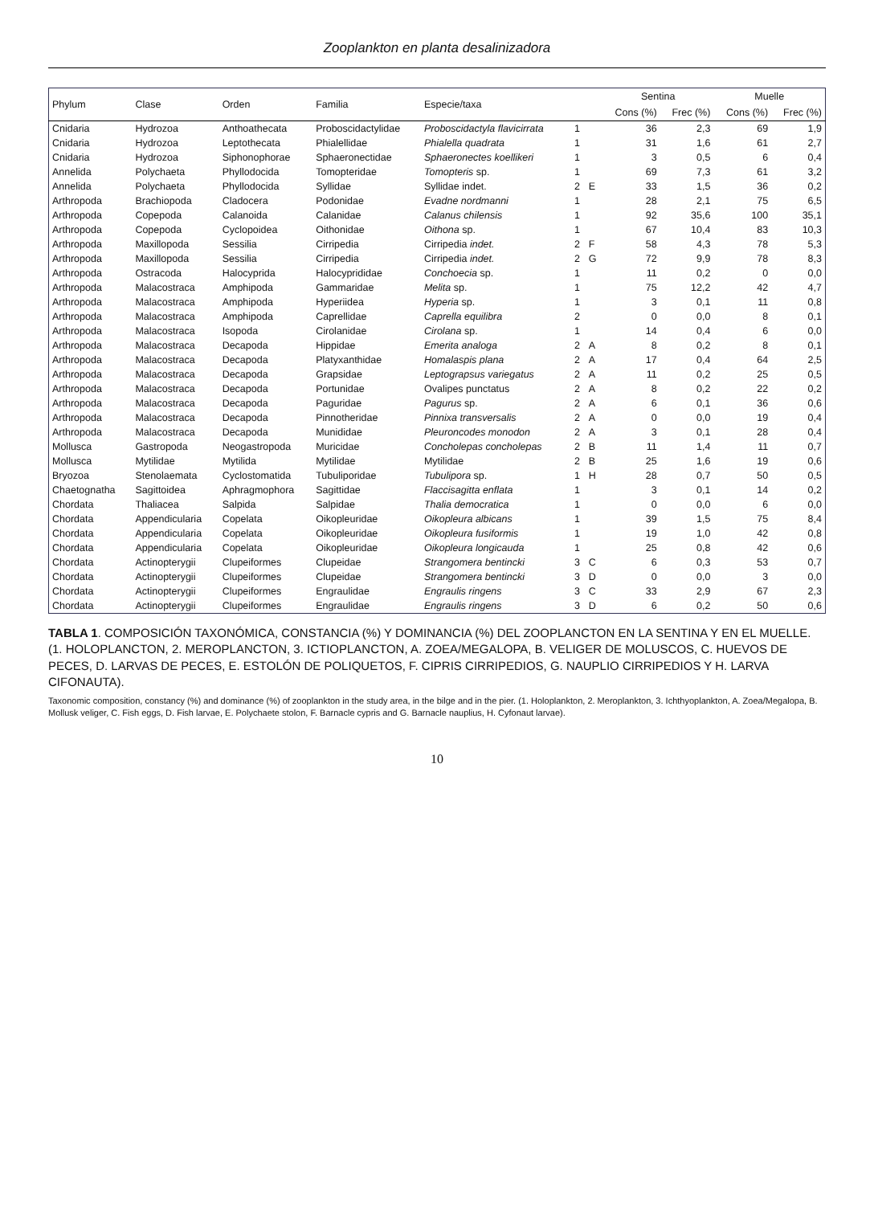Zooplankton en planta desalinizadora
| Phylum | Clase | Orden | Familia | Especie/taxa | | | Sentina | | Muelle | |
| --- | --- | --- | --- | --- | --- | --- | --- | --- | --- | --- |
| | | | | | | | Cons (%) | Frec (%) | Cons (%) | Frec (%) |
| Cnidaria | Hydrozoa | Anthoathecata | Proboscidactylidae | Proboscidactyla flavicirrata | 1 | | 36 | 2,3 | 69 | 1,9 |
| Cnidaria | Hydrozoa | Leptothecata | Phialellidae | Phialella quadrata | 1 | | 31 | 1,6 | 61 | 2,7 |
| Cnidaria | Hydrozoa | Siphonophorae | Sphaeronectidae | Sphaeronectes koellikeri | 1 | | 3 | 0,5 | 6 | 0,4 |
| Annelida | Polychaeta | Phyllodocida | Tomopteridae | Tomopteris sp. | 1 | | 69 | 7,3 | 61 | 3,2 |
| Annelida | Polychaeta | Phyllodocida | Syllidae | Syllidae indet. | 2 | E | 33 | 1,5 | 36 | 0,2 |
| Arthropoda | Brachiopoda | Cladocera | Podonidae | Evadne nordmanni | 1 | | 28 | 2,1 | 75 | 6,5 |
| Arthropoda | Copepoda | Calanoida | Calanidae | Calanus chilensis | 1 | | 92 | 35,6 | 100 | 35,1 |
| Arthropoda | Copepoda | Cyclopoidea | Oithonidae | Oithona sp. | 1 | | 67 | 10,4 | 83 | 10,3 |
| Arthropoda | Maxillopoda | Sessilia | Cirripedia | Cirripedia indet. | 2 | F | 58 | 4,3 | 78 | 5,3 |
| Arthropoda | Maxillopoda | Sessilia | Cirripedia | Cirripedia indet. | 2 | G | 72 | 9,9 | 78 | 8,3 |
| Arthropoda | Ostracoda | Halocyprida | Halocyprididae | Conchoecia sp. | 1 | | 11 | 0,2 | 0 | 0,0 |
| Arthropoda | Malacostraca | Amphipoda | Gammaridae | Melita sp. | 1 | | 75 | 12,2 | 42 | 4,7 |
| Arthropoda | Malacostraca | Amphipoda | Hyperiidea | Hyperia sp. | 1 | | 3 | 0,1 | 11 | 0,8 |
| Arthropoda | Malacostraca | Amphipoda | Caprellidae | Caprella equilibra | 2 | | 0 | 0,0 | 8 | 0,1 |
| Arthropoda | Malacostraca | Isopoda | Cirolanidae | Cirolana sp. | 1 | | 14 | 0,4 | 6 | 0,0 |
| Arthropoda | Malacostraca | Decapoda | Hippidae | Emerita analoga | 2 | A | 8 | 0,2 | 8 | 0,1 |
| Arthropoda | Malacostraca | Decapoda | Platyxanthidae | Homalaspis plana | 2 | A | 17 | 0,4 | 64 | 2,5 |
| Arthropoda | Malacostraca | Decapoda | Grapsidae | Leptograpsus variegatus | 2 | A | 11 | 0,2 | 25 | 0,5 |
| Arthropoda | Malacostraca | Decapoda | Portunidae | Ovalipes punctatus | 2 | A | 8 | 0,2 | 22 | 0,2 |
| Arthropoda | Malacostraca | Decapoda | Paguridae | Pagurus sp. | 2 | A | 6 | 0,1 | 36 | 0,6 |
| Arthropoda | Malacostraca | Decapoda | Pinnotheridae | Pinnixa transversalis | 2 | A | 0 | 0,0 | 19 | 0,4 |
| Arthropoda | Malacostraca | Decapoda | Munididae | Pleuroncodes monodon | 2 | A | 3 | 0,1 | 28 | 0,4 |
| Mollusca | Gastropoda | Neogastropoda | Muricidae | Concholepas concholepas | 2 | B | 11 | 1,4 | 11 | 0,7 |
| Mollusca | Mytilidae | Mytilida | Mytilidae | Mytilidae | 2 | B | 25 | 1,6 | 19 | 0,6 |
| Bryozoa | Stenolaemata | Cyclostomatida | Tubuliporidae | Tubulipora sp. | 1 | H | 28 | 0,7 | 50 | 0,5 |
| Chaetognatha | Sagittoidea | Aphragmophora | Sagittidae | Flaccisagitta enflata | 1 | | 3 | 0,1 | 14 | 0,2 |
| Chordata | Thaliacea | Salpida | Salpidae | Thalia democratica | 1 | | 0 | 0,0 | 6 | 0,0 |
| Chordata | Appendicularia | Copelata | Oikopleuridae | Oikopleura albicans | 1 | | 39 | 1,5 | 75 | 8,4 |
| Chordata | Appendicularia | Copelata | Oikopleuridae | Oikopleura fusiformis | 1 | | 19 | 1,0 | 42 | 0,8 |
| Chordata | Appendicularia | Copelata | Oikopleuridae | Oikopleura longicauda | 1 | | 25 | 0,8 | 42 | 0,6 |
| Chordata | Actinopterygii | Clupeiformes | Clupeidae | Strangomera bentincki | 3 | C | 6 | 0,3 | 53 | 0,7 |
| Chordata | Actinopterygii | Clupeiformes | Clupeidae | Strangomera bentincki | 3 | D | 0 | 0,0 | 3 | 0,0 |
| Chordata | Actinopterygii | Clupeiformes | Engraulidae | Engraulis ringens | 3 | C | 33 | 2,9 | 67 | 2,3 |
| Chordata | Actinopterygii | Clupeiformes | Engraulidae | Engraulis ringens | 3 | D | 6 | 0,2 | 50 | 0,6 |
TABLA 1. COMPOSICIÓN TAXONÓMICA, CONSTANCIA (%) Y DOMINANCIA (%) DEL ZOOPLANCTON EN LA SENTINA Y EN EL MUELLE. (1. HOLOPLANCTON, 2. MEROPLANCTON, 3. ICTIOPLANCTON, A. ZOEA/MEGALOPA, B. VELIGER DE MOLUSCOS, C. HUEVOS DE PECES, D. LARVAS DE PECES, E. ESTOLÓN DE POLIQUETOS, F. CIPRIS CIRRIPEDIOS, G. NAUPLIO CIRRIPEDIOS Y H. LARVA CIFONAUTA).
Taxonomic composition, constancy (%) and dominance (%) of zooplankton in the study area, in the bilge and in the pier. (1. Holoplankton, 2. Meroplankton, 3. Ichthyoplankton, A. Zoea/Megalopa, B. Mollusk veliger, C. Fish eggs, D. Fish larvae, E. Polychaete stolon, F. Barnacle cypris and G. Barnacle nauplius, H. Cyfonaut larvae).
10